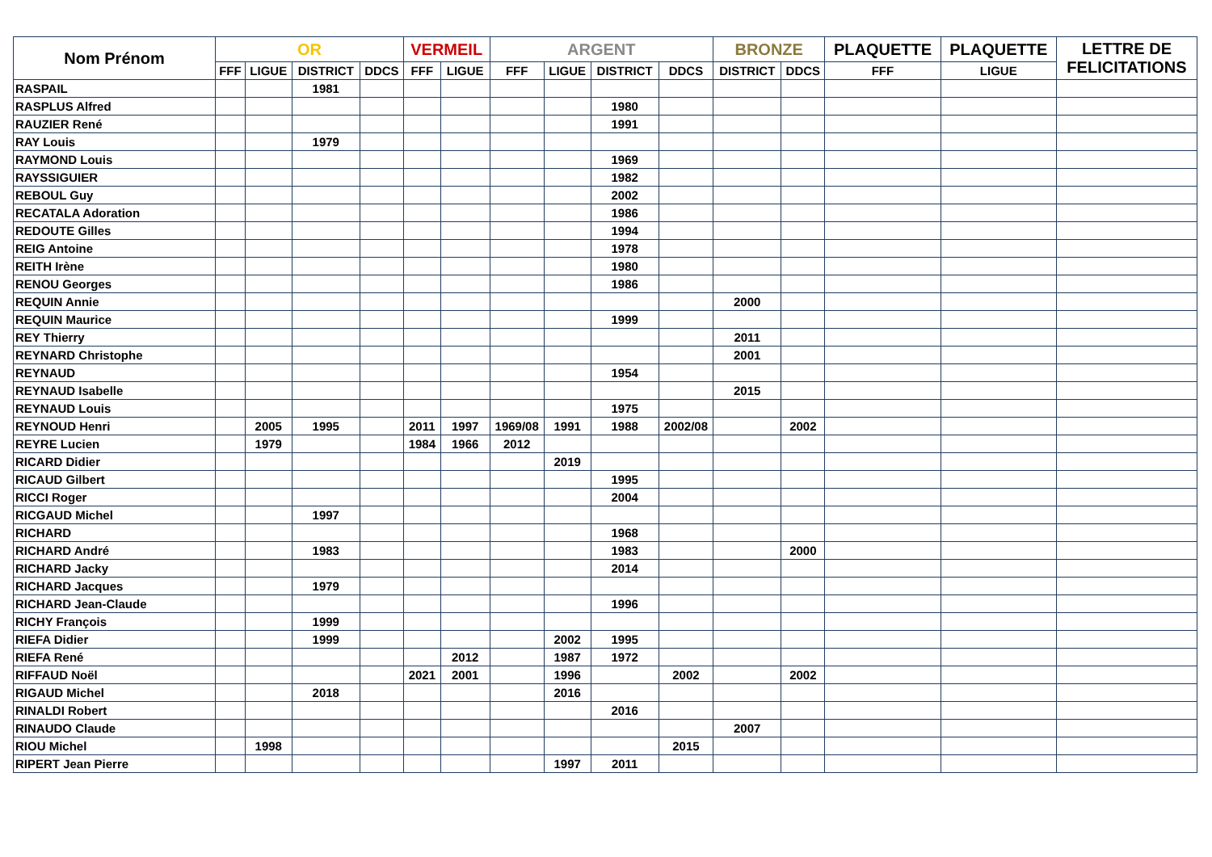| Nom Prénom | OR | | | | VERMEIL | | ARGENT | | | | BRONZE | | PLAQUETTE | PLAQUETTE | LETTRE DE FELICITATIONS |
| --- | --- | --- | --- | --- | --- | --- | --- | --- | --- | --- | --- | --- | --- | --- | --- |
| | FFF | LIGUE | DISTRICT | DDCS | FFF | LIGUE | FFF | LIGUE | DISTRICT | DDCS | DISTRICT | DDCS | FFF | LIGUE | |
| RASPAIL | | | 1981 | | | | | | | | | | | | |
| RASPLUS Alfred | | | | | | | | | 1980 | | | | | | |
| RAUZIER René | | | | | | | | | 1991 | | | | | | |
| RAY Louis | | | 1979 | | | | | | | | | | | | |
| RAYMOND Louis | | | | | | | | | 1969 | | | | | | |
| RAYSSIGUIER | | | | | | | | | 1982 | | | | | | |
| REBOUL Guy | | | | | | | | | 2002 | | | | | | |
| RECATALA Adoration | | | | | | | | | 1986 | | | | | | |
| REDOUTE Gilles | | | | | | | | | 1994 | | | | | | |
| REIG Antoine | | | | | | | | | 1978 | | | | | | |
| REITH Irène | | | | | | | | | 1980 | | | | | | |
| RENOU Georges | | | | | | | | | 1986 | | | | | | |
| REQUIN Annie | | | | | | | | | | | 2000 | | | | |
| REQUIN Maurice | | | | | | | | | 1999 | | | | | | |
| REY Thierry | | | | | | | | | | | 2011 | | | | |
| REYNARD Christophe | | | | | | | | | | | 2001 | | | | |
| REYNAUD | | | | | | | | | 1954 | | | | | | |
| REYNAUD Isabelle | | | | | | | | | | | 2015 | | | | |
| REYNAUD Louis | | | | | | | | | 1975 | | | | | | |
| REYNOUD Henri | | 2005 | 1995 | | 2011 | 1997 | 1969/08 | 1991 | 1988 | 2002/08 | | 2002 | | | |
| REYRE Lucien | | 1979 | | | 1984 | 1966 | 2012 | | | | | | | | |
| RICARD Didier | | | | | | | | 2019 | | | | | | | |
| RICAUD Gilbert | | | | | | | | | 1995 | | | | | | |
| RICCI Roger | | | | | | | | | 2004 | | | | | | |
| RICGAUD Michel | | | 1997 | | | | | | | | | | | | |
| RICHARD | | | | | | | | | 1968 | | | | | | |
| RICHARD André | | | 1983 | | | | | | 1983 | | | 2000 | | | |
| RICHARD Jacky | | | | | | | | | 2014 | | | | | | |
| RICHARD Jacques | | | 1979 | | | | | | | | | | | | |
| RICHARD Jean-Claude | | | | | | | | | 1996 | | | | | | |
| RICHY François | | | 1999 | | | | | | | | | | | | |
| RIEFA Didier | | | 1999 | | | | | 2002 | 1995 | | | | | | |
| RIEFA René | | | | | | 2012 | | 1987 | 1972 | | | | | | |
| RIFFAUD Noël | | | | | 2021 | 2001 | | 1996 | | 2002 | | 2002 | | | |
| RIGAUD Michel | | | 2018 | | | | | 2016 | | | | | | | |
| RINALDI Robert | | | | | | | | | 2016 | | | | | | |
| RINAUDO Claude | | | | | | | | | | | 2007 | | | | |
| RIOU Michel | | 1998 | | | | | | | | 2015 | | | | | |
| RIPERT Jean Pierre | | | | | | | | 1997 | 2011 | | | | | | |